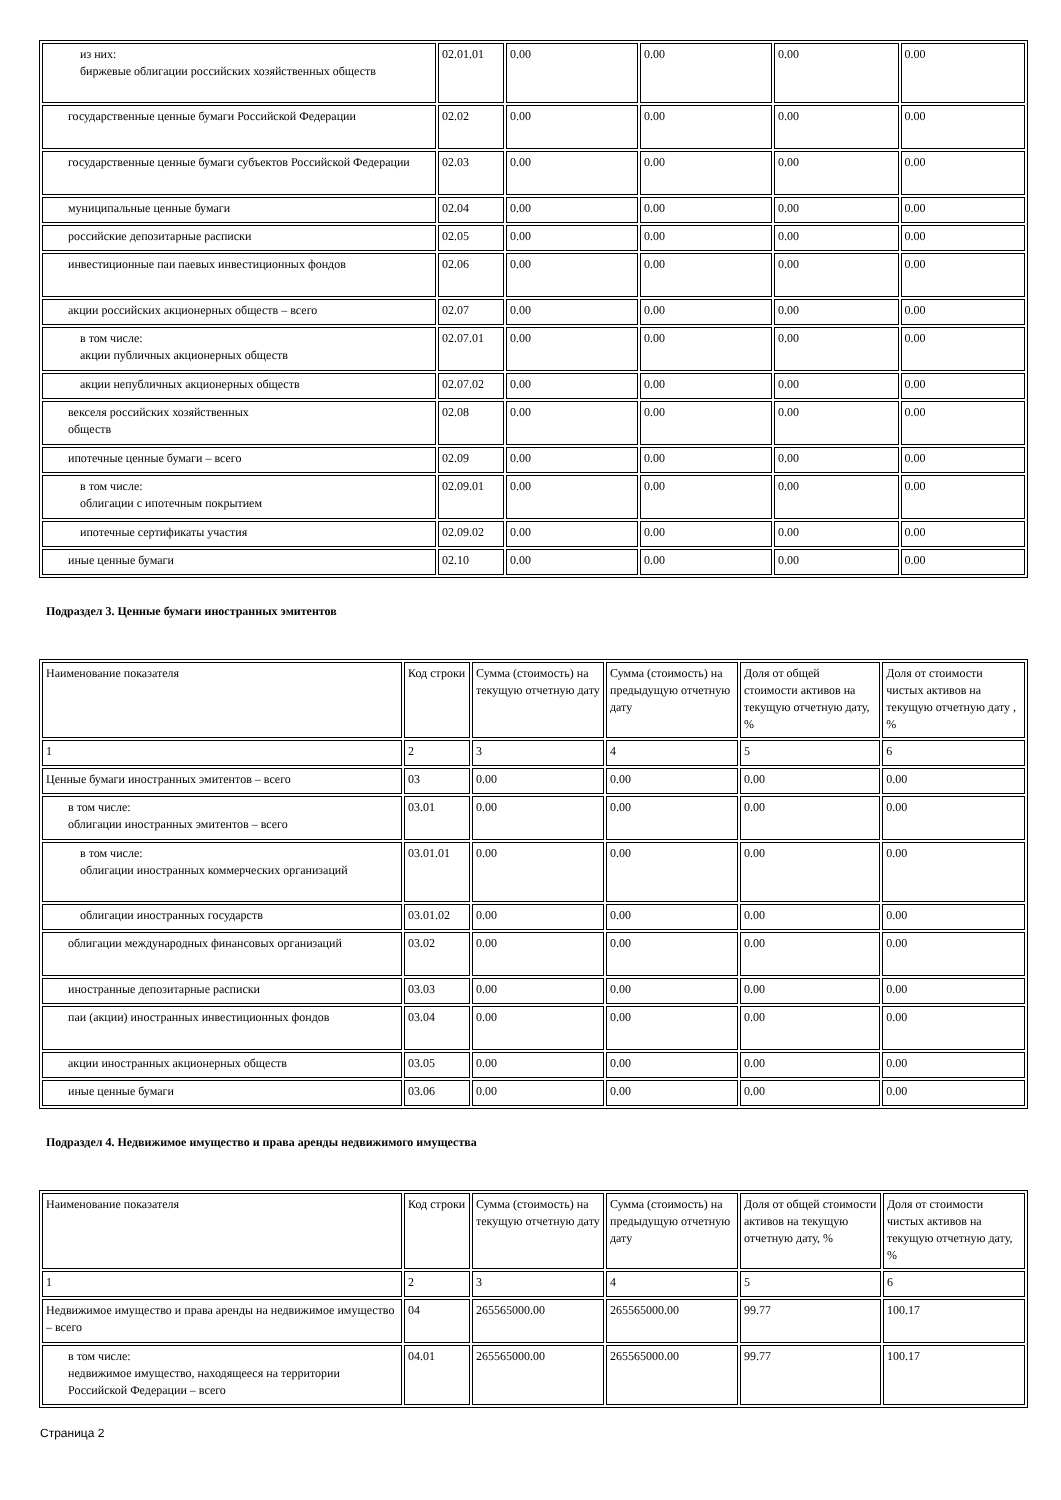| из них: биржевые облигации российских хозяйственных обществ | 02.01.01 | 0.00 | 0.00 | 0.00 | 0.00 |
| государственные ценные бумаги Российской Федерации | 02.02 | 0.00 | 0.00 | 0.00 | 0.00 |
| государственные ценные бумаги субъектов Российской Федерации | 02.03 | 0.00 | 0.00 | 0.00 | 0.00 |
| муниципальные ценные бумаги | 02.04 | 0.00 | 0.00 | 0.00 | 0.00 |
| российские депозитарные расписки | 02.05 | 0.00 | 0.00 | 0.00 | 0.00 |
| инвестиционные паи паевых инвестиционных фондов | 02.06 | 0.00 | 0.00 | 0.00 | 0.00 |
| акции российских акционерных обществ – всего | 02.07 | 0.00 | 0.00 | 0.00 | 0.00 |
| в том числе: акции публичных акционерных обществ | 02.07.01 | 0.00 | 0.00 | 0.00 | 0.00 |
| акции непубличных акционерных обществ | 02.07.02 | 0.00 | 0.00 | 0.00 | 0.00 |
| векселя российских хозяйственных обществ | 02.08 | 0.00 | 0.00 | 0.00 | 0.00 |
| ипотечные ценные бумаги – всего | 02.09 | 0.00 | 0.00 | 0.00 | 0.00 |
| в том числе: облигации с ипотечным покрытием | 02.09.01 | 0.00 | 0.00 | 0.00 | 0.00 |
| ипотечные сертификаты участия | 02.09.02 | 0.00 | 0.00 | 0.00 | 0.00 |
| иные ценные бумаги | 02.10 | 0.00 | 0.00 | 0.00 | 0.00 |
Подраздел 3. Ценные бумаги иностранных эмитентов
| Наименование показателя | Код строки | Сумма (стоимость) на текущую отчетную дату | Сумма (стоимость) на предыдущую отчетную дату | Доля от общей стоимости активов на текущую отчетную дату, % | Доля от стоимости чистых активов на текущую отчетную дату , % |
| 1 | 2 | 3 | 4 | 5 | 6 |
| Ценные бумаги иностранных эмитентов – всего | 03 | 0.00 | 0.00 | 0.00 | 0.00 |
| в том числе: облигации иностранных эмитентов – всего | 03.01 | 0.00 | 0.00 | 0.00 | 0.00 |
| в том числе: облигации иностранных коммерческих организаций | 03.01.01 | 0.00 | 0.00 | 0.00 | 0.00 |
| облигации иностранных государств | 03.01.02 | 0.00 | 0.00 | 0.00 | 0.00 |
| облигации международных финансовых организаций | 03.02 | 0.00 | 0.00 | 0.00 | 0.00 |
| иностранные депозитарные расписки | 03.03 | 0.00 | 0.00 | 0.00 | 0.00 |
| паи (акции) иностранных инвестиционных фондов | 03.04 | 0.00 | 0.00 | 0.00 | 0.00 |
| акции иностранных акционерных обществ | 03.05 | 0.00 | 0.00 | 0.00 | 0.00 |
| иные ценные бумаги | 03.06 | 0.00 | 0.00 | 0.00 | 0.00 |
Подраздел 4. Недвижимое имущество и права аренды недвижимого имущества
| Наименование показателя | Код строки | Сумма (стоимость) на текущую отчетную дату | Сумма (стоимость) на предыдущую отчетную дату | Доля от общей стоимости активов на текущую отчетную дату, % | Доля от стоимости чистых активов на текущую отчетную дату, % |
| 1 | 2 | 3 | 4 | 5 | 6 |
| Недвижимое имущество и права аренды на недвижимое имущество – всего | 04 | 265565000.00 | 265565000.00 | 99.77 | 100.17 |
| в том числе: недвижимое имущество, находящееся на территории Российской Федерации – всего | 04.01 | 265565000.00 | 265565000.00 | 99.77 | 100.17 |
Страница 2